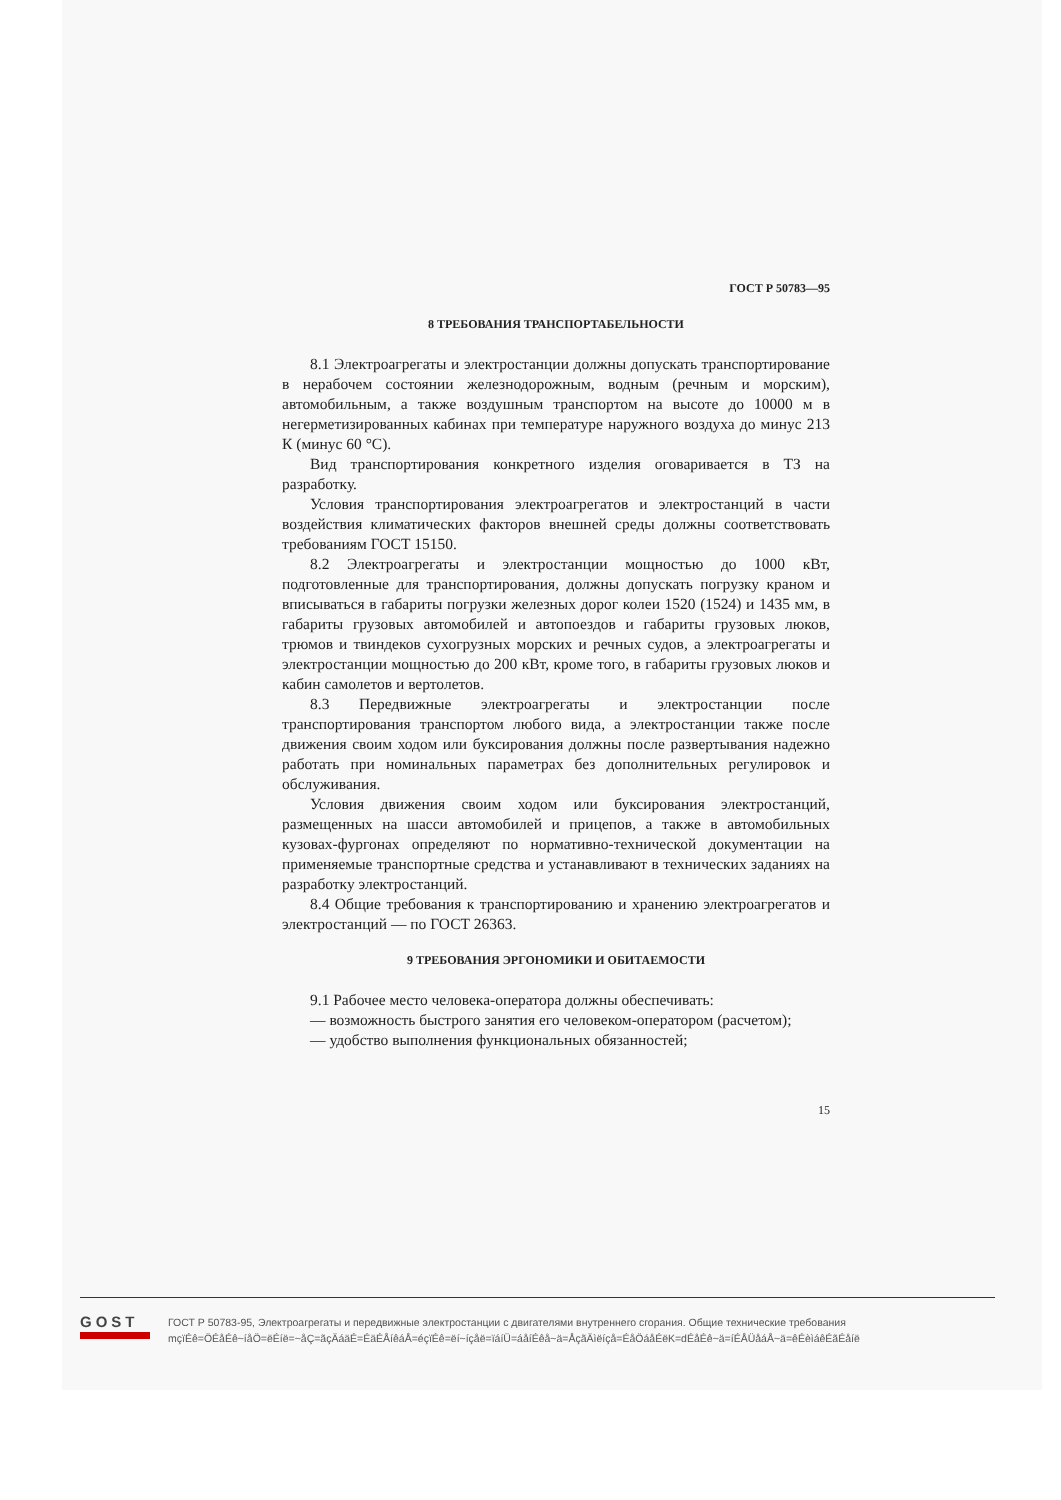ГОСТ Р 50783—95
8 ТРЕБОВАНИЯ ТРАНСПОРТАБЕЛЬНОСТИ
8.1 Электроагрегаты и электростанции должны допускать транспортирование в нерабочем состоянии железнодорожным, водным (речным и морским), автомобильным, а также воздушным транспортом на высоте до 10000 м в негерметизированных кабинах при температуре наружного воздуха до минус 213 К (минус 60 °С).
Вид транспортирования конкретного изделия оговаривается в ТЗ на разработку.
Условия транспортирования электроагрегатов и электростанций в части воздействия климатических факторов внешней среды должны соответствовать требованиям ГОСТ 15150.
8.2 Электроагрегаты и электростанции мощностью до 1000 кВт, подготовленные для транспортирования, должны допускать погрузку краном и вписываться в габариты погрузки железных дорог колеи 1520 (1524) и 1435 мм, в габариты грузовых автомобилей и автопоездов и габариты грузовых люков, трюмов и твиндеков сухогрузных морских и речных судов, а электроагрегаты и электростанции мощностью до 200 кВт, кроме того, в габариты грузовых люков и кабин самолетов и вертолетов.
8.3 Передвижные электроагрегаты и электростанции после транспортирования транспортом любого вида, а электростанции также после движения своим ходом или буксирования должны после развертывания надежно работать при номинальных параметрах без дополнительных регулировок и обслуживания.
Условия движения своим ходом или буксирования электростанций, размещенных на шасси автомобилей и прицепов, а также в автомобильных кузовах-фургонах определяют по нормативно-технической документации на применяемые транспортные средства и устанавливают в технических заданиях на разработку электростанций.
8.4 Общие требования к транспортированию и хранению электроагрегатов и электростанций — по ГОСТ 26363.
9 ТРЕБОВАНИЯ ЭРГОНОМИКИ И ОБИТАЕМОСТИ
9.1 Рабочее место человека-оператора должны обеспечивать:
— возможность быстрого занятия его человеком-оператором (расчетом);
— удобство выполнения функциональных обязанностей;
15
GOST
ГОСТ Р 50783-95, Электроагрегаты и передвижные электростанции с двигателями внутреннего сгорания. Общие технические требования
mçïÉê=ÖÉåÉê~íåÖ=ëÉíë=~åÇ=ãçÄáäÉ=ÉäÉÅíêáÅ=éçïÉê=ëí~íçåë=ïáíÜ=áåíÉêå~ä=ÅçãÄìëíçå=ÉåÖáåÉëK=dÉåÉê~ä=íÉÅÜåáÅ~ä=êÉèìáêÉãÉåíë